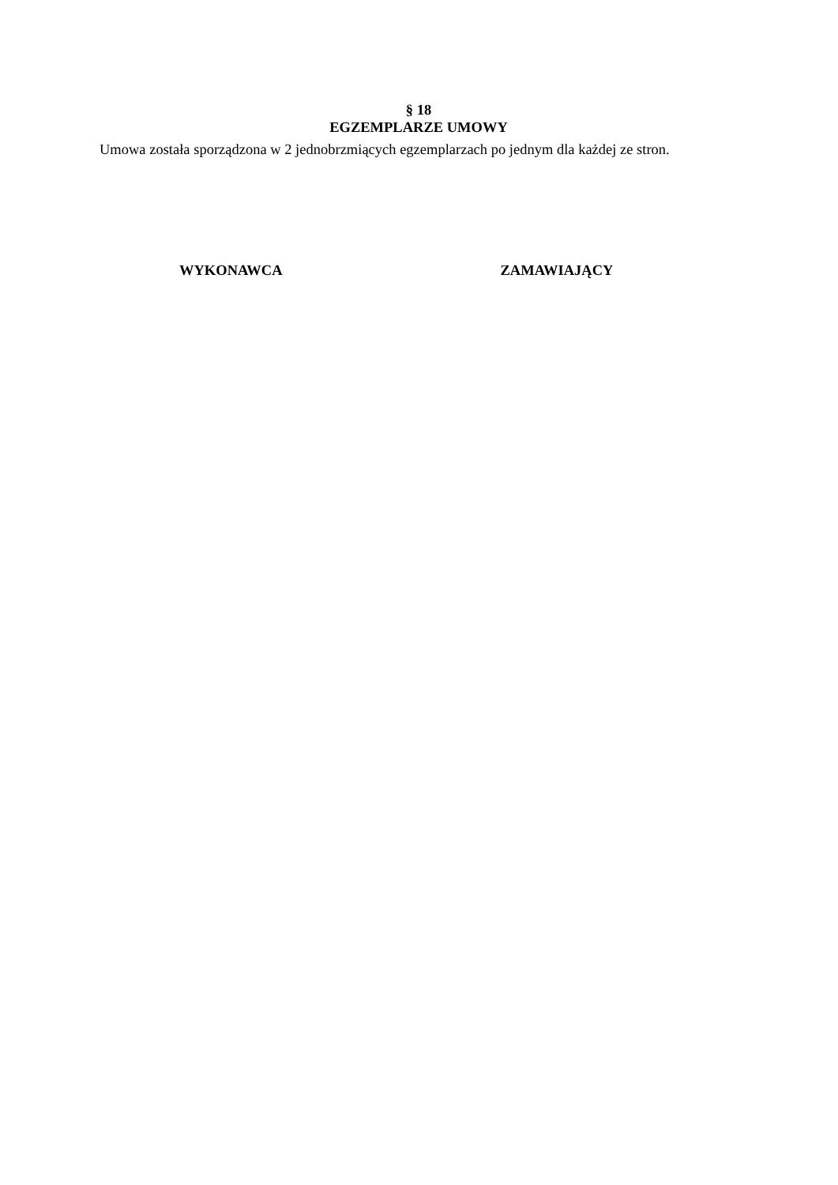§ 18
EGZEMPLARZE UMOWY
Umowa została sporządzona w 2 jednobrzmiących egzemplarzach po jednym dla każdej ze stron.
WYKONAWCA ZAMAWIAJĄCY